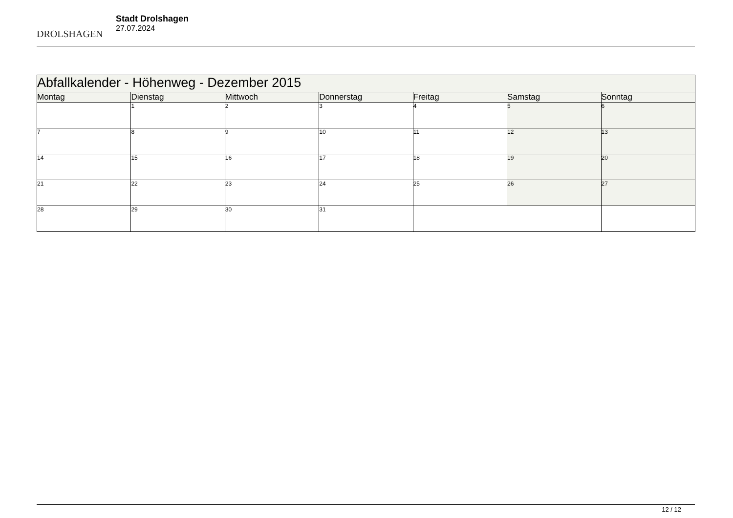DROLSHAGEN
Stadt Drolshagen
27.07.2024
| Abfallkalender - Höhenweg - Dezember 2015 | | | | | | |
| Montag | Dienstag | Mittwoch | Donnerstag | Freitag | Samstag | Sonntag |
| | 1 | 2 | 3 | 4 | 5 | 6 |
| 7 | 8 | 9 | 10 | 11 | 12 | 13 |
| 14 | 15 | 16 | 17 | 18 | 19 | 20 |
| 21 | 22 | 23 | 24 | 25 | 26 | 27 |
| 28 | 29 | 30 | 31 | | | |
12 / 12